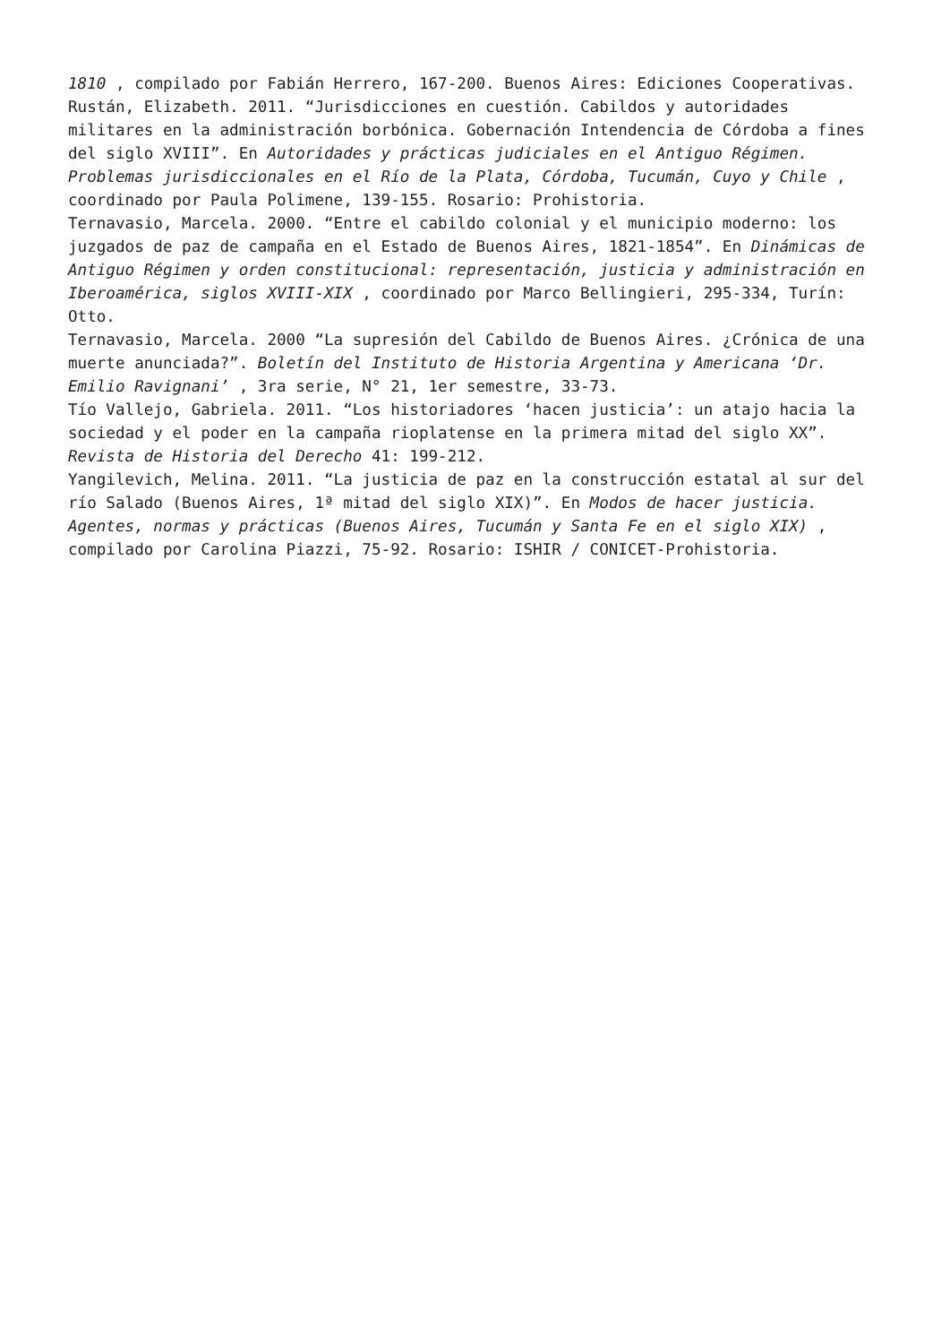1810 , compilado por Fabián Herrero, 167-200. Buenos Aires: Ediciones Cooperativas.
Rustán, Elizabeth. 2011. “Jurisdicciones en cuestión. Cabildos y autoridades militares en la administración borbónica. Gobernación Intendencia de Córdoba a fines del siglo XVIII”. En Autoridades y prácticas judiciales en el Antiguo Régimen. Problemas jurisdiccionales en el Río de la Plata, Córdoba, Tucumán, Cuyo y Chile , coordinado por Paula Polimene, 139-155. Rosario: Prohistoria.
Ternavasio, Marcela. 2000. “Entre el cabildo colonial y el municipio moderno: los juzgados de paz de campaña en el Estado de Buenos Aires, 1821-1854”. En Dinámicas de Antiguo Régimen y orden constitucional: representación, justicia y administración en Iberoamérica, siglos XVIII-XIX , coordinado por Marco Bellingieri, 295-334, Turín: Otto.
Ternavasio, Marcela. 2000 “La supresión del Cabildo de Buenos Aires. ¿Crónica de una muerte anunciada?”. Boletín del Instituto de Historia Argentina y Americana ‘Dr. Emilio Ravignani’ , 3ra serie, N° 21, 1er semestre, 33-73.
Tío Vallejo, Gabriela. 2011. “Los historiadores ‘hacen justicia’: un atajo hacia la sociedad y el poder en la campaña rioplatense en la primera mitad del siglo XX”. Revista de Historia del Derecho 41: 199-212.
Yangilevich, Melina. 2011. “La justicia de paz en la construcción estatal al sur del río Salado (Buenos Aires, 1ª mitad del siglo XIX)”. En Modos de hacer justicia. Agentes, normas y prácticas (Buenos Aires, Tucumán y Santa Fe en el siglo XIX) , compilado por Carolina Piazzi, 75-92. Rosario: ISHIR / CONICET-Prohistoria.